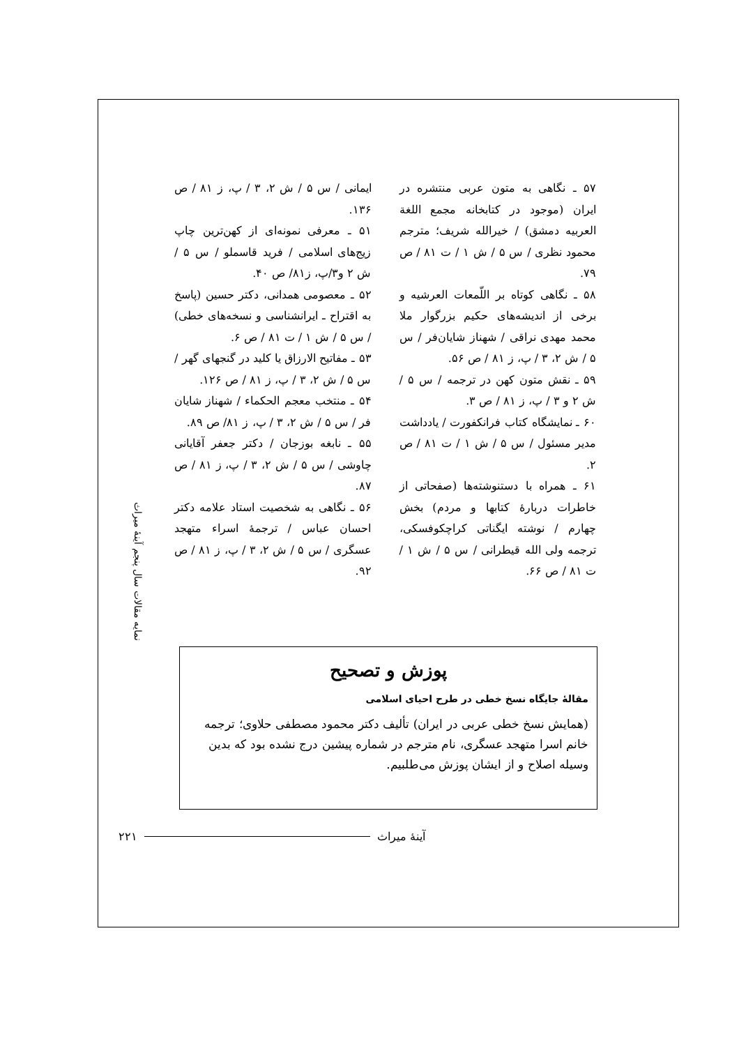ایمانی / س ۵ / ش ۲، ۳ / پ، ز ۸۱ / ص ۱۳۶.
۵۱ ـ معرفی نمونه‌ای از کهن‌ترین چاپ زیج‌های اسلامی / فرید قاسملو / س ۵ / ش ۲ و۳/پ، ز۸۱/ ص ۴۰.
۵۲ ـ معصومی همدانی، دکتر حسین (پاسخ به اقتراح ـ ایرانشناسی و نسخه‌های خطی) / س ۵ / ش ۱ / ت ۸۱ / ص ۶.
۵۳ ـ مفاتیح الارزاق یا کلید در گنجهای گهر / س ۵ / ش ۲، ۳ / پ، ز ۸۱ / ص ۱۲۶.
۵۴ ـ منتخب معجم الحکماء / شهناز شایان فر / س ۵ / ش ۲، ۳ / پ، ز ۸۱/ ص ۸۹.
۵۵ ـ نابغه بوزجان / دکتر جعفر آقایانی چاوشی / س ۵ / ش ۲، ۳ / پ، ز ۸۱ / ص ۸۷.
۵۶ ـ نگاهی به شخصیت استاد علامه دکتر احسان عباس / ترجمهٔ اسراء متهجد عسگری / س ۵ / ش ۲، ۳ / پ، ز ۸۱ / ص ۹۲.
۵۷ ـ نگاهی به متون عربی منتشره در ایران (موجود در کتابخانه مجمع اللغة العربیه دمشق) / خیرالله شریف؛ مترجم محمود نظری / س ۵ / ش ۱ / ت ۸۱ / ص ۷۹.
۵۸ ـ نگاهی کوتاه بر اللّمعات العرشیه و برخی از اندیشه‌های حکیم بزرگوار ملا محمد مهدی نراقی / شهناز شایان‌فر / س ۵ / ش ۲، ۳ / پ، ز ۸۱ / ص ۵۶.
۵۹ ـ نقش متون کهن در ترجمه / س ۵ / ش ۲ و ۳ / پ، ز ۸۱ / ص ۳.
۶۰ ـ نمایشگاه کتاب فرانکفورت / یادداشت مدیر مسئول / س ۵ / ش ۱ / ت ۸۱ / ص ۲.
۶۱ ـ همراه با دستنوشته‌ها (صفحاتی از خاطرات دربارهٔ کتابها و مردم) بخش چهارم / نوشته ایگناتی کراچکوفسکی، ترجمه ولی الله قیطرانی / س ۵ / ش ۱ / ت ۸۱ / ص ۶۶.
نمایه مقالات سال پنجم آینهٔ میراث
پوزش و تصحیح
مقالهٔ جایگاه نسخ خطی در طرح احیای اسلامی
(همایش نسخ خطی عربی در ایران) تألیف دکتر محمود مصطفی حلاوی؛ ترجمه خانم اسرا متهجد عسگری، نام مترجم در شماره پیشین درج نشده بود که بدین وسیله اصلاح و از ایشان پوزش می‌طلبیم.
۲۲۱ آینهٔ میراث